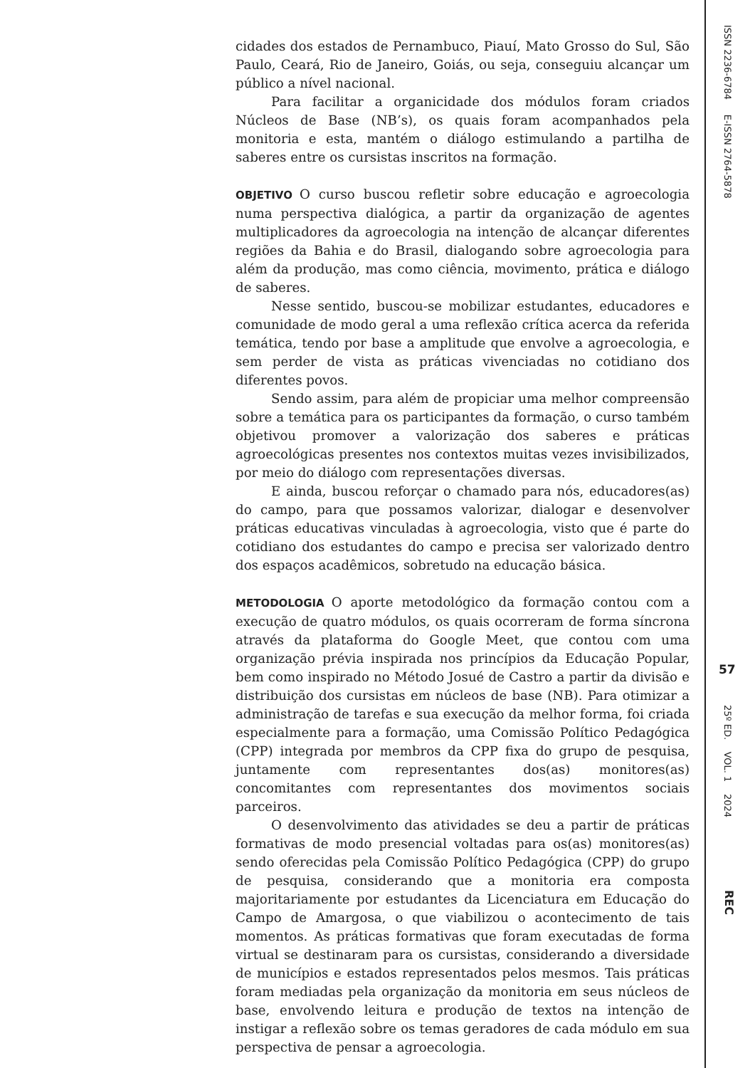cidades dos estados de Pernambuco, Piauí, Mato Grosso do Sul, São Paulo, Ceará, Rio de Janeiro, Goiás, ou seja, conseguiu alcançar um público a nível nacional.
Para facilitar a organicidade dos módulos foram criados Núcleos de Base (NB’s), os quais foram acompanhados pela monitoria e esta, mantém o diálogo estimulando a partilha de saberes entre os cursistas inscritos na formação.
OBJETIVO O curso buscou refletir sobre educação e agroecologia numa perspectiva dialógica, a partir da organização de agentes multiplicadores da agroecologia na intenção de alcançar diferentes regiões da Bahia e do Brasil, dialogando sobre agroecologia para além da produção, mas como ciência, movimento, prática e diálogo de saberes.
Nesse sentido, buscou-se mobilizar estudantes, educadores e comunidade de modo geral a uma reflexão crítica acerca da referida temática, tendo por base a amplitude que envolve a agroecologia, e sem perder de vista as práticas vivenciadas no cotidiano dos diferentes povos.
Sendo assim, para além de propiciar uma melhor compreensão sobre a temática para os participantes da formação, o curso também objetivou promover a valorização dos saberes e práticas agroecológicas presentes nos contextos muitas vezes invisibilizados, por meio do diálogo com representações diversas.
E ainda, buscou reforçar o chamado para nós, educadores(as) do campo, para que possamos valorizar, dialogar e desenvolver práticas educativas vinculadas à agroecologia, visto que é parte do cotidiano dos estudantes do campo e precisa ser valorizado dentro dos espaços acadêmicos, sobretudo na educação básica.
METODOLOGIA O aporte metodológico da formação contou com a execução de quatro módulos, os quais ocorreram de forma síncrona através da plataforma do Google Meet, que contou com uma organização prévia inspirada nos princípios da Educação Popular, bem como inspirado no Método Josué de Castro a partir da divisão e distribuição dos cursistas em núcleos de base (NB). Para otimizar a administração de tarefas e sua execução da melhor forma, foi criada especialmente para a formação, uma Comissão Político Pedagógica (CPP) integrada por membros da CPP fixa do grupo de pesquisa, juntamente com representantes dos(as) monitores(as) concomitantes com representantes dos movimentos sociais parceiros.
O desenvolvimento das atividades se deu a partir de práticas formativas de modo presencial voltadas para os(as) monitores(as) sendo oferecidas pela Comissão Político Pedagógica (CPP) do grupo de pesquisa, considerando que a monitoria era composta majoritariamente por estudantes da Licenciatura em Educação do Campo de Amargosa, o que viabilizou o acontecimento de tais momentos. As práticas formativas que foram executadas de forma virtual se destinaram para os cursistas, considerando a diversidade de municípios e estados representados pelos mesmos. Tais práticas foram mediadas pela organização da monitoria em seus núcleos de base, envolvendo leitura e produção de textos na intenção de instigar a reflexão sobre os temas geradores de cada módulo em sua perspectiva de pensar a agroecologia.
ISSN 2236-6784 E-ISSN 2764-5878
57
25º ED. VOL. 1 2024
REC